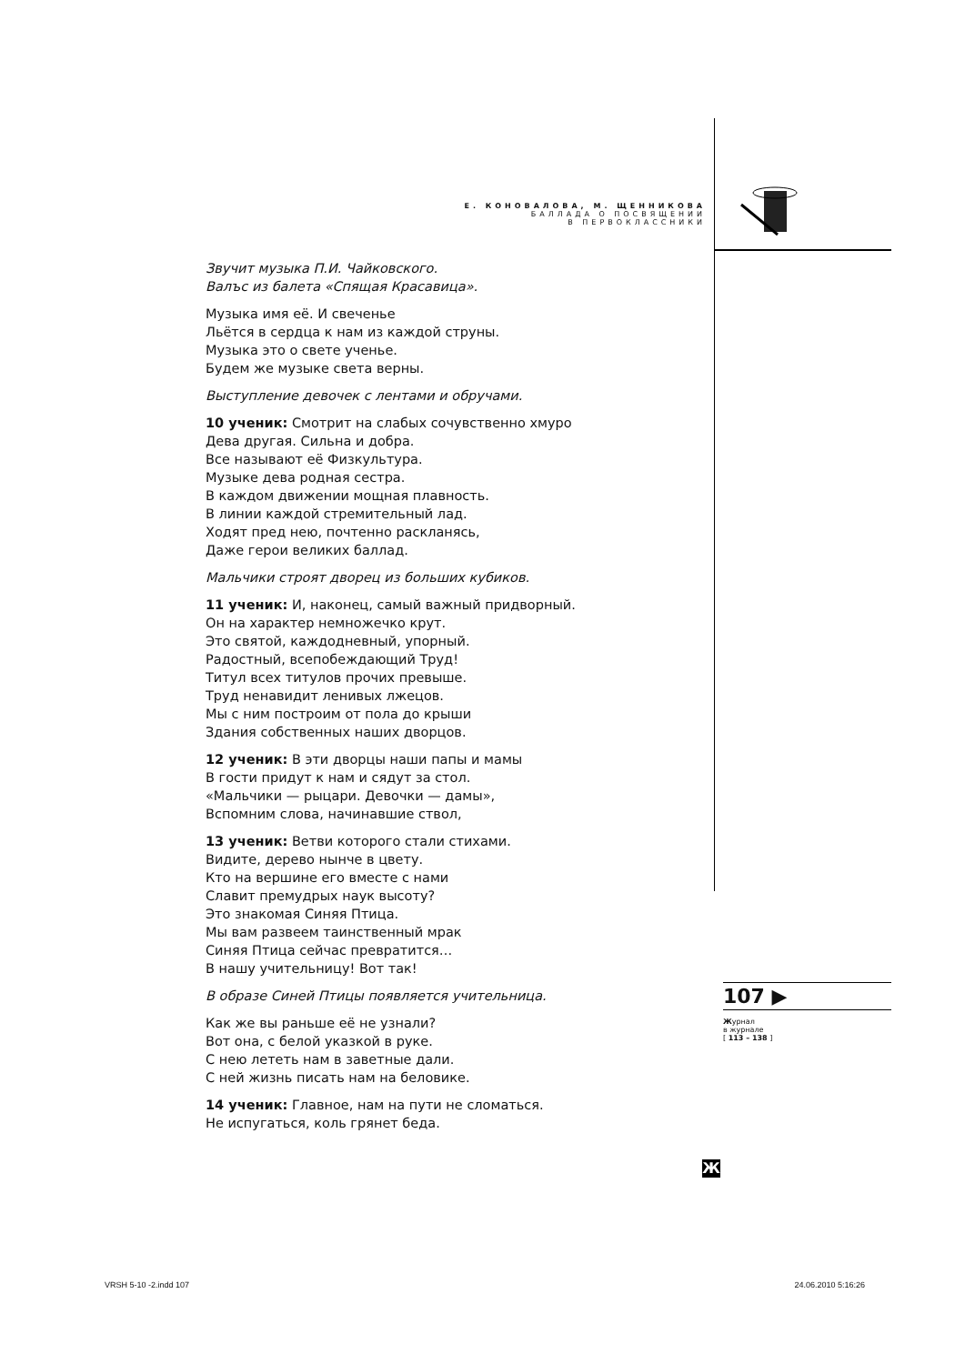Е. КОНОВАЛОВА, М. ЩЕННИКОВА
БАЛЛАДА О ПОСВЯЩЕНИИ
В ПЕРВОКЛАССНИКИ
Звучит музыка П.И. Чайковского.
Валъс из балета «Спящая Красавица».
Музыка имя её. И свеченье
Льётся в сердца к нам из каждой струны.
Музыка это о свете ученье.
Будем же музыке света верны.
Выступление девочек с лентами и обручами.
10 ученик: Смотрит на слабых сочувственно хмуро
Дева другая. Сильна и добра.
Все называют её Физкультура.
Музыке дева родная сестра.
В каждом движении мощная плавность.
В линии каждой стремительный лад.
Ходят пред нею, почтенно раскланясь,
Даже герои великих баллад.
Мальчики строят дворец из больших кубиков.
11 ученик: И, наконец, самый важный придворный.
Он на характер немножечко крут.
Это святой, каждодневный, упорный.
Радостный, всепобеждающий Труд!
Титул всех титулов прочих превыше.
Труд ненавидит ленивых лжецов.
Мы с ним построим от пола до крыши
Здания собственных наших дворцов.
12 ученик: В эти дворцы наши папы и мамы
В гости придут к нам и сядут за стол.
«Мальчики — рыцари. Девочки — дамы»,
Вспомним слова, начинавшие ствол,
13 ученик: Ветви которого стали стихами.
Видите, дерево нынче в цвету.
Кто на вершине его вместе с нами
Славит премудрых наук высоту?
Это знакомая Синяя Птица.
Мы вам развеем таинственный мрак
Синяя Птица сейчас превратится…
В нашу учительницу! Вот так!
В образе Синей Птицы появляется учительница.
Как же вы раньше её не узнали?
Вот она, с белой указкой в руке.
С нею лететь нам в заветные дали.
С ней жизнь писать нам на беловике.
14 ученик: Главное, нам на пути не сломаться.
Не испугаться, коль грянет беда.
107 ▶
Журнал
в журнале
[ 113 – 138 ]
Ж
VRSH 5-10 -2.indd 107 24.06.2010 5:16:26